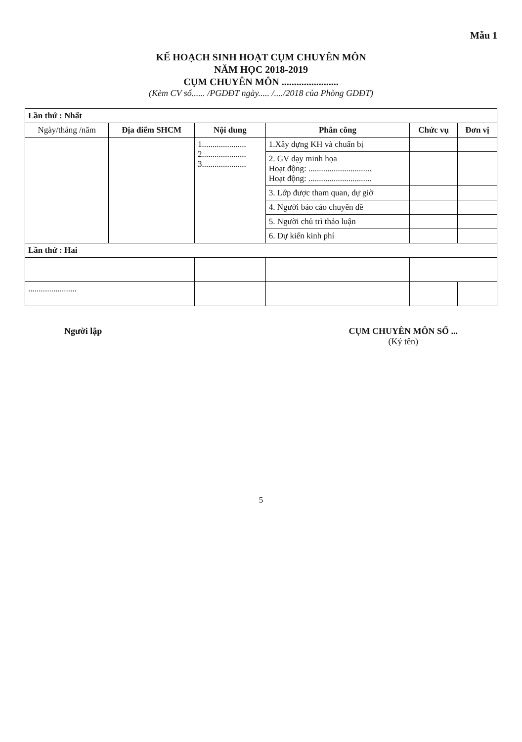Mẫu 1
KẾ HOẠCH SINH HOẠT CỤM CHUYÊN MÔN
NĂM HỌC 2018-2019
CỤM CHUYÊN MÔN .......................
(Kèm CV số...... /PGDĐT ngày..... /..../2018 của Phòng GDĐT)
| Lần thứ : Nhất | | | | | |
| --- | --- | --- | --- | --- | --- |
| Ngày/tháng /năm | Địa điểm SHCM | Nội dung | Phân công | Chức vụ | Đơn vị |
| | | 1..................... 2..................... 3..................... | 1.Xây dựng KH và chuẩn bị | | |
| | | | 2. GV dạy minh họa Hoạt động: .............................. Hoạt động: .............................. | | |
| | | | 3. Lớp được tham quan, dự giờ | | |
| | | | 4. Người báo cáo chuyên đề | | |
| | | | 5. Người chủ trì thảo luận | | |
| | | | 6. Dự kiến kinh phí | | |
| Lần thứ : Hai | | | | | |
| ....................... | | | | | |
Người lập CỤM CHUYÊN MÔN SỐ ...
(Ký tên)
5